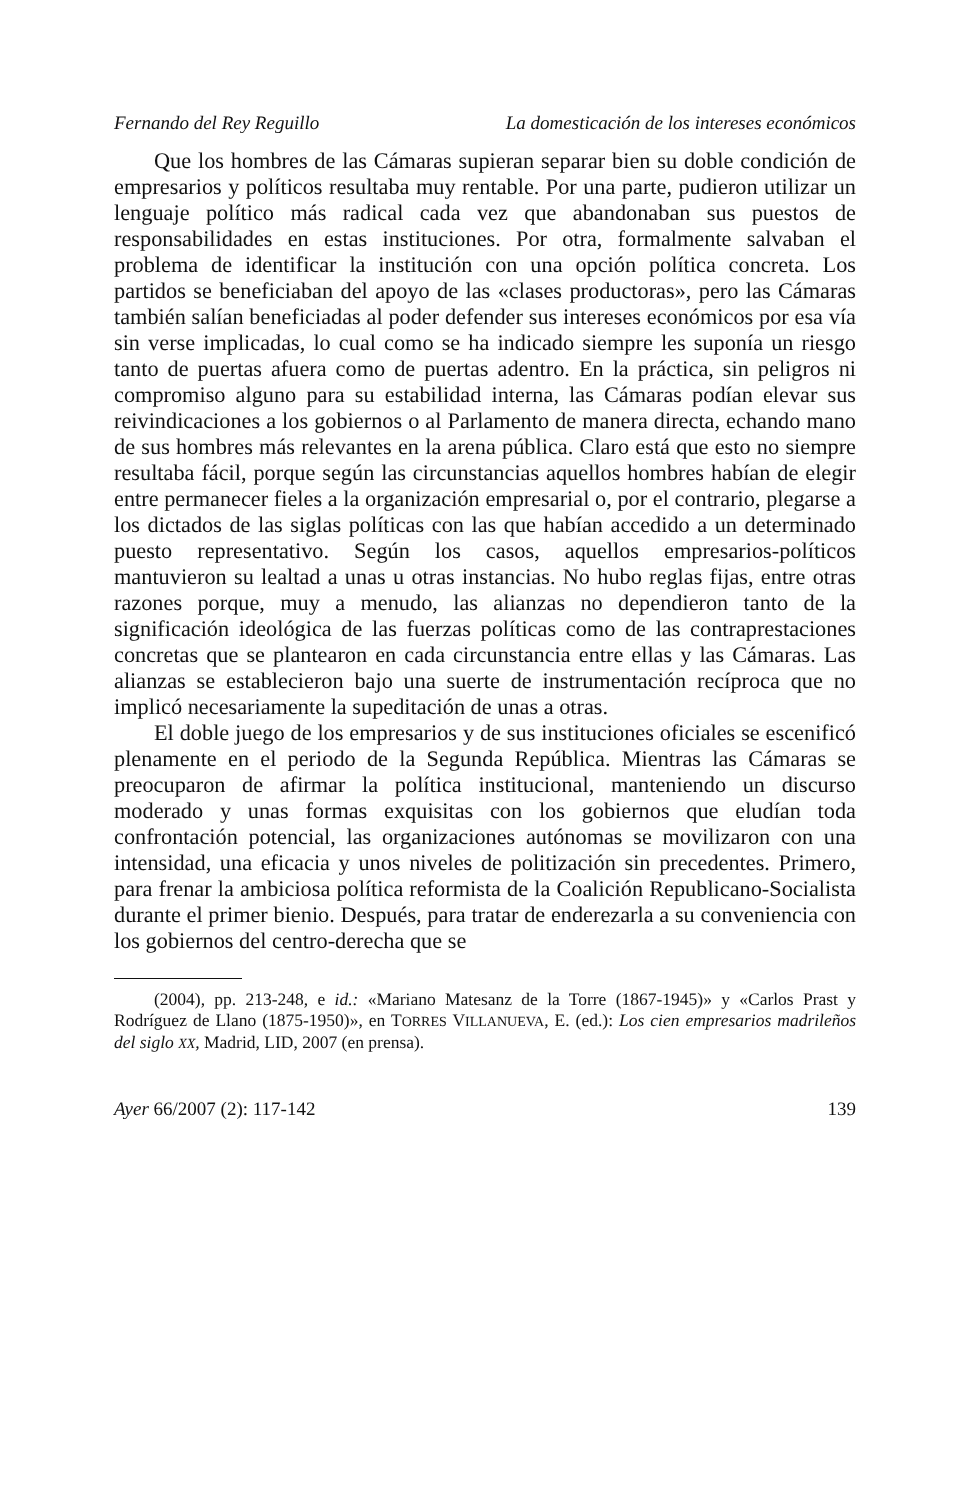Fernando del Rey Reguillo La domesticación de los intereses económicos
Que los hombres de las Cámaras supieran separar bien su doble condición de empresarios y políticos resultaba muy rentable. Por una parte, pudieron utilizar un lenguaje político más radical cada vez que abandonaban sus puestos de responsabilidades en estas instituciones. Por otra, formalmente salvaban el problema de identificar la institución con una opción política concreta. Los partidos se beneficiaban del apoyo de las «clases productoras», pero las Cámaras también salían beneficiadas al poder defender sus intereses económicos por esa vía sin verse implicadas, lo cual como se ha indicado siempre les suponía un riesgo tanto de puertas afuera como de puertas adentro. En la práctica, sin peligros ni compromiso alguno para su estabilidad interna, las Cámaras podían elevar sus reivindicaciones a los gobiernos o al Parlamento de manera directa, echando mano de sus hombres más relevantes en la arena pública. Claro está que esto no siempre resultaba fácil, porque según las circunstancias aquellos hombres habían de elegir entre permanecer fieles a la organización empresarial o, por el contrario, plegarse a los dictados de las siglas políticas con las que habían accedido a un determinado puesto representativo. Según los casos, aquellos empresarios-políticos mantuvieron su lealtad a unas u otras instancias. No hubo reglas fijas, entre otras razones porque, muy a menudo, las alianzas no dependieron tanto de la significación ideológica de las fuerzas políticas como de las contraprestaciones concretas que se plantearon en cada circunstancia entre ellas y las Cámaras. Las alianzas se establecieron bajo una suerte de instrumentación recíproca que no implicó necesariamente la supeditación de unas a otras.
El doble juego de los empresarios y de sus instituciones oficiales se escenificó plenamente en el periodo de la Segunda República. Mientras las Cámaras se preocuparon de afirmar la política institucional, manteniendo un discurso moderado y unas formas exquisitas con los gobiernos que eludían toda confrontación potencial, las organizaciones autónomas se movilizaron con una intensidad, una eficacia y unos niveles de politización sin precedentes. Primero, para frenar la ambiciosa política reformista de la Coalición Republicano-Socialista durante el primer bienio. Después, para tratar de enderezarla a su conveniencia con los gobiernos del centro-derecha que se
(2004), pp. 213-248, e id.: «Mariano Matesanz de la Torre (1867-1945)» y «Carlos Prast y Rodríguez de Llano (1875-1950)», en TORRES VILLANUEVA, E. (ed.): Los cien empresarios madrileños del siglo XX, Madrid, LID, 2007 (en prensa).
Ayer 66/2007 (2): 117-142 139